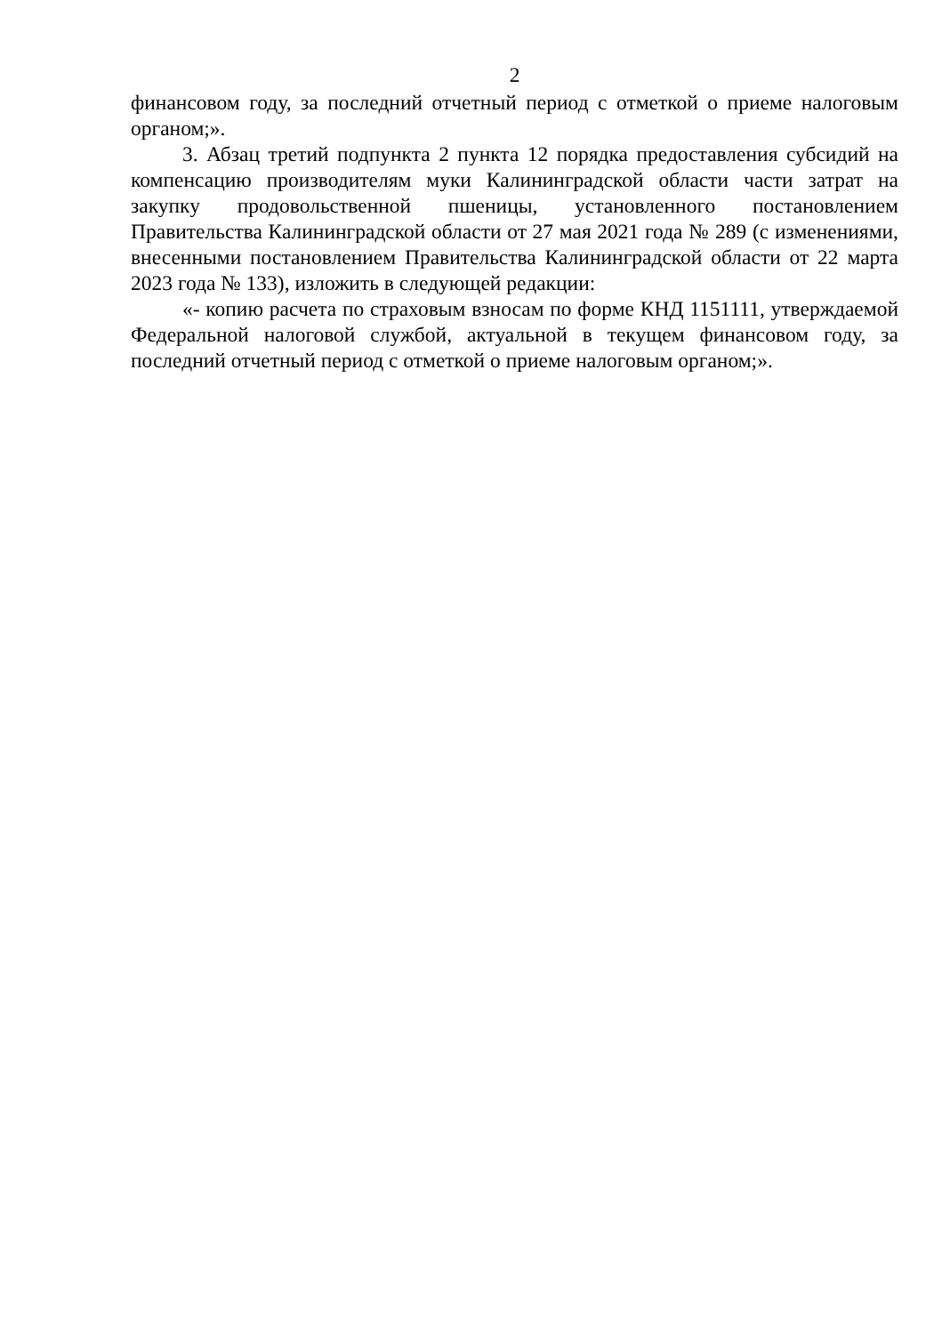2
финансовом году, за последний отчетный период с отметкой о приеме налоговым органом;».
3. Абзац третий подпункта 2 пункта 12 порядка предоставления субсидий на компенсацию производителям муки Калининградской области части затрат на закупку продовольственной пшеницы, установленного постановлением Правительства Калининградской области от 27 мая 2021 года № 289 (с изменениями, внесенными постановлением Правительства Калининградской области от 22 марта 2023 года № 133), изложить в следующей редакции:
«- копию расчета по страховым взносам по форме КНД 1151111, утверждаемой Федеральной налоговой службой, актуальной в текущем финансовом году, за последний отчетный период с отметкой о приеме налоговым органом;».